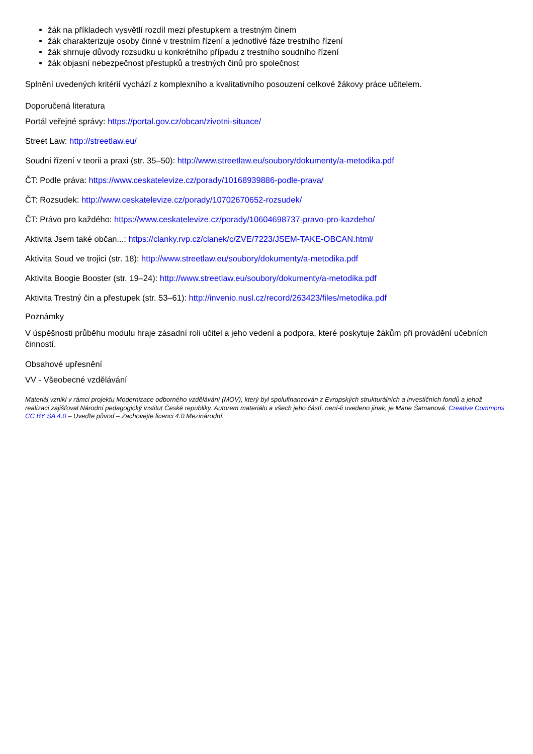žák na příkladech vysvětlí rozdíl mezi přestupkem a trestným činem
žák charakterizuje osoby činné v trestním řízení a jednotlivé fáze trestního řízení
žák shrnuje důvody rozsudku u konkrétního případu z trestního soudního řízení
žák objasní nebezpečnost přestupků a trestných činů pro společnost
Splnění uvedených kritérií vychází z komplexního a kvalitativního posouzení celkové žákovy práce učitelem.
Doporučená literatura
Portál veřejné správy: https://portal.gov.cz/obcan/zivotni-situace/
Street Law: http://streetlaw.eu/
Soudní řízení v teorii a praxi (str. 35–50): http://www.streetlaw.eu/soubory/dokumenty/a-metodika.pdf
ČT: Podle práva: https://www.ceskatelevize.cz/porady/10168939886-podle-prava/
ČT: Rozsudek: http://www.ceskatelevize.cz/porady/10702670652-rozsudek/
ČT: Právo pro každého: https://www.ceskatelevize.cz/porady/10604698737-pravo-pro-kazdeho/
Aktivita Jsem také občan...: https://clanky.rvp.cz/clanek/c/ZVE/7223/JSEM-TAKE-OBCAN.html/
Aktivita Soud ve trojici (str. 18): http://www.streetlaw.eu/soubory/dokumenty/a-metodika.pdf
Aktivita Boogie Booster (str. 19–24): http://www.streetlaw.eu/soubory/dokumenty/a-metodika.pdf
Aktivita Trestný čin a přestupek (str. 53–61): http://invenio.nusl.cz/record/263423/files/metodika.pdf
Poznámky
V úspěšnosti průběhu modulu hraje zásadní roli učitel a jeho vedení a podpora, které poskytuje žákům při provádění učebních činností.
Obsahové upřesnění
VV - Všeobecné vzdělávání
Materiál vznikl v rámci projektu Modernizace odborného vzdělávání (MOV), který byl spolufinancován z Evropských strukturálních a investičních fondů a jehož realizaci zajišťoval Národní pedagogický institut České republiky. Autorem materiálu a všech jeho částí, není-li uvedeno jinak, je Marie Šamanová. Creative Commons CC BY SA 4.0 – Uveďte původ – Zachovejte licenci 4.0 Mezinárodní.